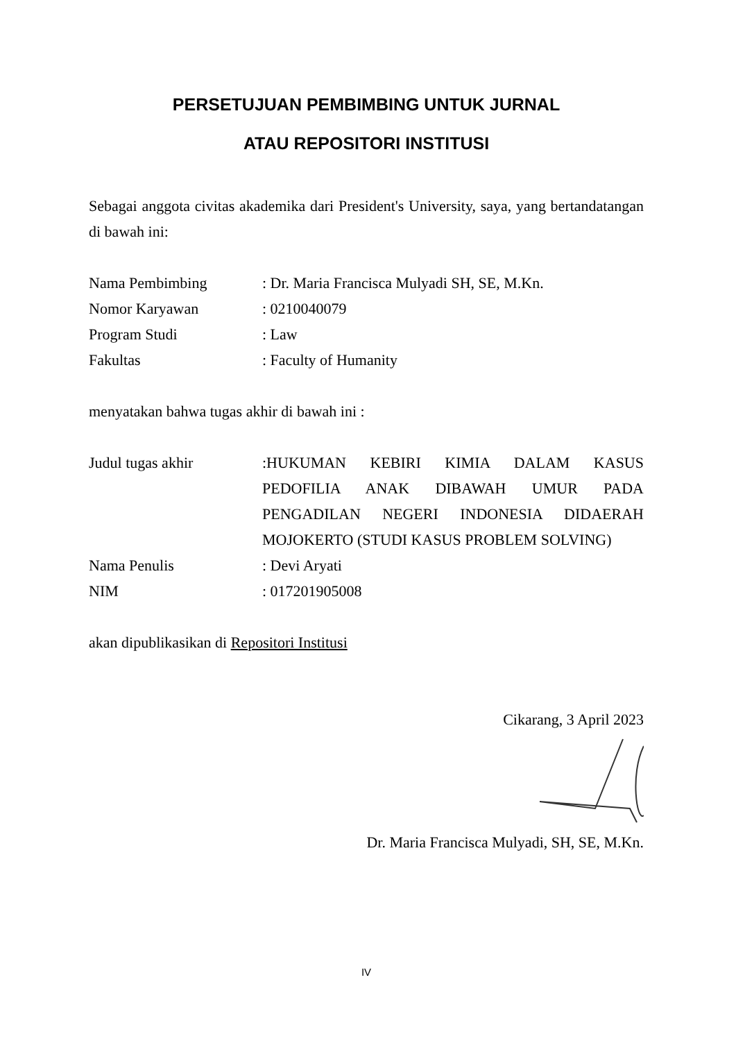PERSETUJUAN PEMBIMBING UNTUK JURNAL
ATAU REPOSITORI INSTITUSI
Sebagai anggota civitas akademika dari President's University, saya, yang bertandatangan di bawah ini:
Nama Pembimbing : Dr. Maria Francisca Mulyadi SH, SE, M.Kn.
Nomor Karyawan : 0210040079
Program Studi : Law
Fakultas : Faculty of Humanity
menyatakan bahwa tugas akhir di bawah ini :
Judul tugas akhir :HUKUMAN KEBIRI KIMIA DALAM KASUS PEDOFILIA ANAK DIBAWAH UMUR PADA PENGADILAN NEGERI INDONESIA DIDAERAH MOJOKERTO (STUDI KASUS PROBLEM SOLVING)
Nama Penulis : Devi Aryati
NIM : 017201905008
akan dipublikasikan di Repositori Institusi
Cikarang, 3 April 2023
Dr. Maria Francisca Mulyadi, SH, SE, M.Kn.
IV